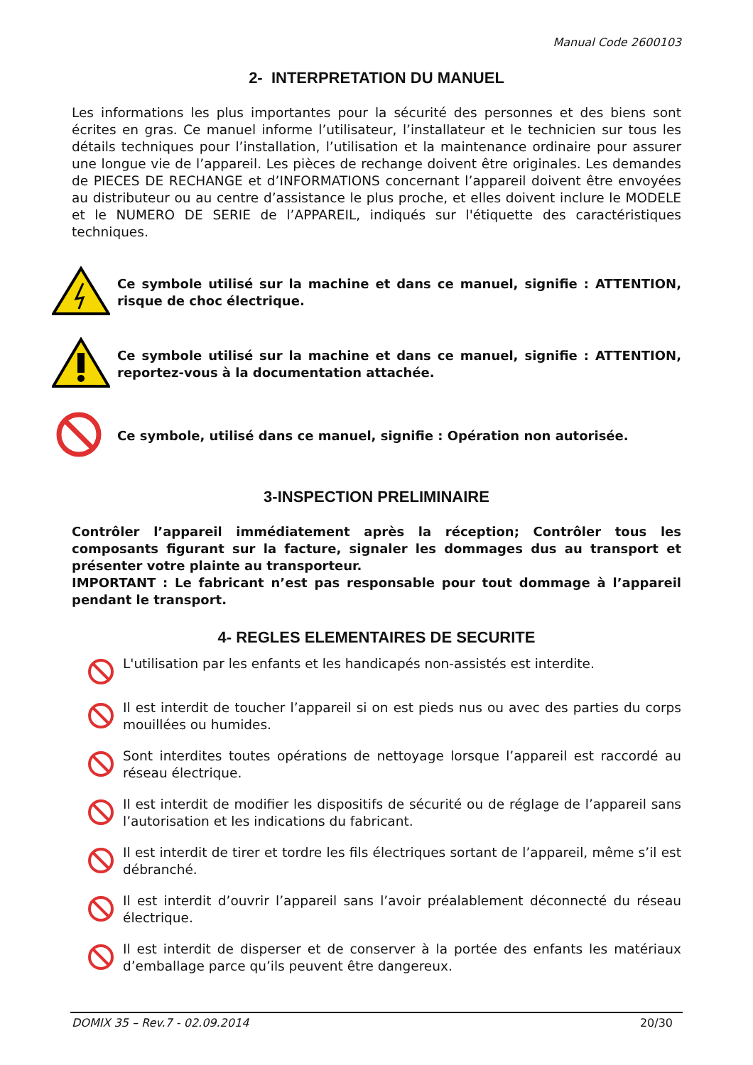Manual Code 2600103
2- INTERPRETATION DU MANUEL
Les informations les plus importantes pour la sécurité des personnes et des biens sont écrites en gras. Ce manuel informe l’utilisateur, l’installateur et le technicien sur tous les détails techniques pour l’installation, l’utilisation et la maintenance ordinaire pour assurer une longue vie de l’appareil. Les pièces de rechange doivent être originales. Les demandes de PIECES DE RECHANGE et d’INFORMATIONS concernant l’appareil doivent être envoyées au distributeur ou au centre d’assistance le plus proche, et elles doivent inclure le MODELE et le NUMERO DE SERIE de l’APPAREIL, indiqués sur l'étiquette des caractéristiques techniques.
Ce symbole utilisé sur la machine et dans ce manuel, signifie : ATTENTION, risque de choc électrique.
Ce symbole utilisé sur la machine et dans ce manuel, signifie : ATTENTION, reportez-vous à la documentation attachée.
Ce symbole, utilisé dans ce manuel, signifie : Opération non autorisée.
3-INSPECTION PRELIMINAIRE
Contrôler l’appareil immédiatement après la réception; Contrôler tous les composants figurant sur la facture, signaler les dommages dus au transport et présenter votre plainte au transporteur.
IMPORTANT : Le fabricant n’est pas responsable pour tout dommage à l’appareil pendant le transport.
4- REGLES ELEMENTAIRES DE SECURITE
L'utilisation par les enfants et les handicapés non-assistés est interdite.
Il est interdit de toucher l’appareil si on est pieds nus ou avec des parties du corps mouillées ou humides.
Sont interdites toutes opérations de nettoyage lorsque l’appareil est raccordé au réseau électrique.
Il est interdit de modifier les dispositifs de sécurité ou de réglage de l’appareil sans l’autorisation et les indications du fabricant.
Il est interdit de tirer et tordre les fils électriques sortant de l’appareil, même s’il est débranché.
Il est interdit d’ouvrir l’appareil sans l’avoir préalablement déconnecté du réseau électrique.
Il est interdit de disperser et de conserver à la portée des enfants les matériaux d’emballage parce qu’ils peuvent être dangereux.
DOMIX 35 – Rev.7 - 02.09.2014 20/30